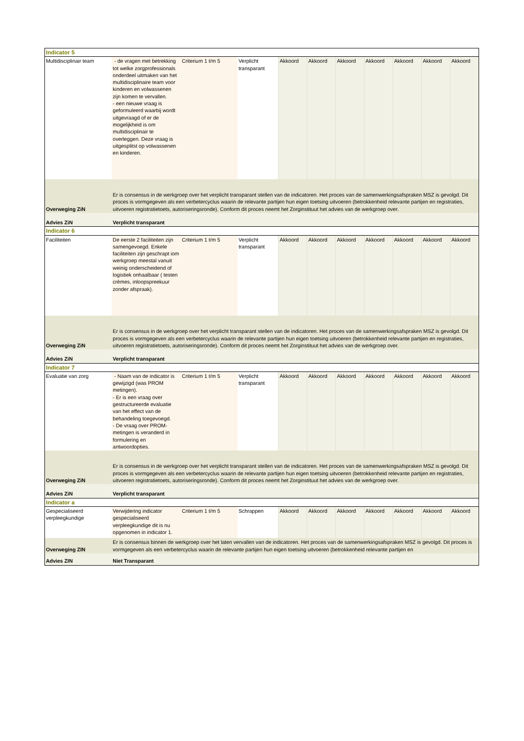| Indicator 5 | | | | | | | | | | |
| Multidisciplinair team | - de vragen met betrekking tot welke zorgprofessionals onderdeel uitmaken van het multidisciplinaire team voor kinderen en volwassenen zijn komen te vervallen. - een nieuwe vraag is geformuleerd waarbij wordt uitgevraagd of er de mogelijkheid is om multidisciplinair te overleggen. Deze vraag is uitgesplitst op volwassenen en kinderen. | Criterium 1 t/m 5 | Verplicht transparant | Akkoord | Akkoord | Akkoord | Akkoord | Akkoord | Akkoord | Akkoord |
| Overweging ZiN | Er is consensus in de werkgroep over het verplicht transparant stellen van de indicatoren. Het proces van de samenwerkingsafspraken MSZ is gevolgd. Dit proces is vormgegeven als een verbetercyclus waarin de relevante partijen hun eigen toetsing uitvoeren (betrokkenheid relevante partijen en registraties, uitvoeren registratietoets, autoriseringsronde). Conform dit proces neemt het Zorginstituut het advies van de werkgroep over. | | | | | | | | | |
| Advies ZiN | Verplicht transparant | | | | | | | | | |
| Indicator 6 | | | | | | | | | | |
| Faciliteiten | De eerste 2 faciliteiten zijn samengevoegd. Enkele faciliteiten zijn geschrapt iom werkgroep meestal vanuit weinig onderscheidend of logistiek onhaalbaar ( testen crèmes, inloopspreekuur zonder afspraak). | Criterium 1 t/m 5 | Verplicht transparant | Akkoord | Akkoord | Akkoord | Akkoord | Akkoord | Akkoord | Akkoord |
| Overweging ZiN | Er is consensus in de werkgroep over het verplicht transparant stellen van de indicatoren. Het proces van de samenwerkingsafspraken MSZ is gevolgd. Dit proces is vormgegeven als een verbetercyclus waarin de relevante partijen hun eigen toetsing uitvoeren (betrokkenheid relevante partijen en registraties, uitvoeren registratietoets, autoriseringsronde). Conform dit proces neemt het Zorginstituut het advies van de werkgroep over. | | | | | | | | | |
| Advies ZiN | Verplicht transparant | | | | | | | | | |
| Indicator 7 | | | | | | | | | | |
| Evaluatie van zorg | - Naam van de indicator is gewijzigd (was PROM metingen). - Er is een vraag over gestructureerde evaluatie van het effect van de behandeling toegevoegd. - De vraag over PROM-metingen is veranderd in formulering en antwoordopties. | Criterium 1 t/m 5 | Verplicht transparant | Akkoord | Akkoord | Akkoord | Akkoord | Akkoord | Akkoord | Akkoord |
| Overweging ZiN | Er is consensus in de werkgroep over het verplicht transparant stellen van de indicatoren. Het proces van de samenwerkingsafspraken MSZ is gevolgd. Dit proces is vormgegeven als een verbetercyclus waarin de relevante partijen hun eigen toetsing uitvoeren (betrokkenheid relevante partijen en registraties, uitvoeren registratietoets, autoriseringsronde). Conform dit proces neemt het Zorginstituut het advies van de werkgroep over. | | | | | | | | | |
| Advies ZiN | Verplicht transparant | | | | | | | | | |
| Indicator a | | | | | | | | | | |
| Gespecialiseerd verpleegkundige | Verwijdering indicator gespecialiseerd verpleegkundige dit is nu opgenomen in indicator 1. | Criterium 1 t/m 5 | Schrappen | Akkoord | Akkoord | Akkoord | Akkoord | Akkoord | Akkoord | Akkoord |
| Overweging ZIN | Er is consensus binnen de werkgroep over het laten vervallen van de indicatoren. Het proces van de samenwerkingsafspraken MSZ is gevolgd. Dit proces is vormgegeven als een verbetercyclus waarin de relevante partijen hun eigen toetsing uitvoeren (betrokkenheid relevante partijen en | | | | | | | | | |
| Advies ZIN | Niet Transparant | | | | | | | | | |